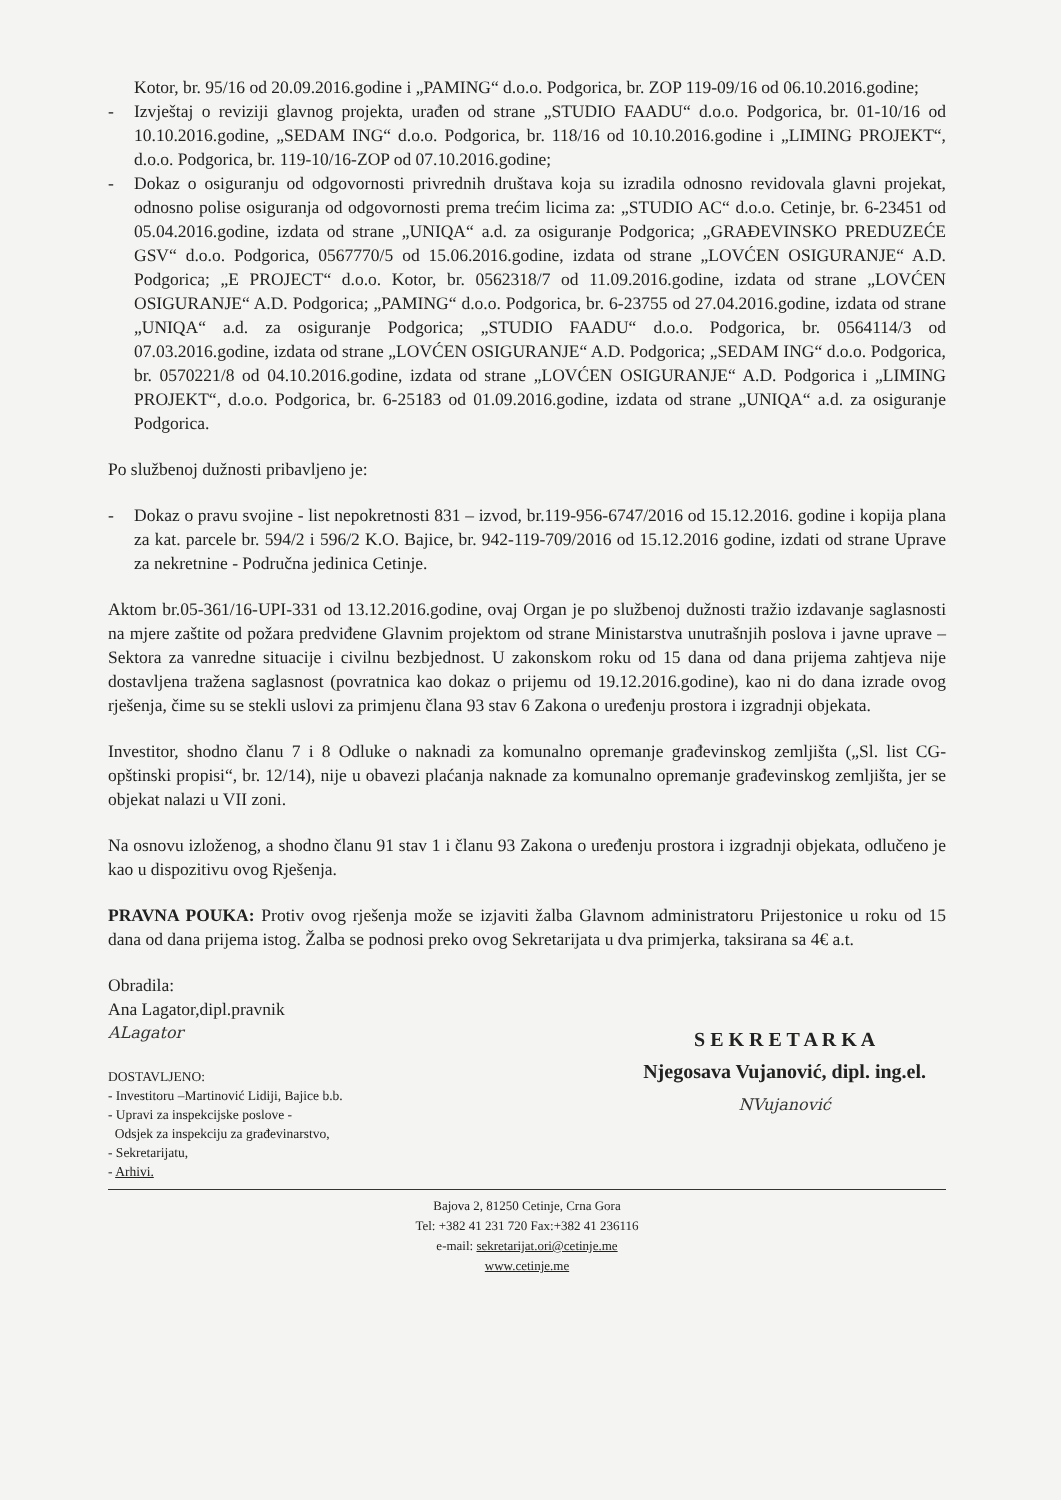Kotor, br. 95/16 od 20.09.2016.godine i „PAMING“ d.o.o. Podgorica, br. ZOP 119-09/16 od 06.10.2016.godine;
- Izvještaj o reviziji glavnog projekta, urađen od strane „STUDIO FAADU“ d.o.o. Podgorica, br. 01-10/16 od 10.10.2016.godine, „SEDAM ING“ d.o.o. Podgorica, br. 118/16 od 10.10.2016.godine i „LIMING PROJEKT“, d.o.o. Podgorica, br. 119-10/16-ZOP od 07.10.2016.godine;
- Dokaz o osiguranju od odgovornosti privrednih društava koja su izradila odnosno revidovala glavni projekat, odnosno polise osiguranja od odgovornosti prema trećim licima za: „STUDIO AC“ d.o.o. Cetinje, br. 6-23451 od 05.04.2016.godine, izdata od strane „UNIQA“ a.d. za osiguranje Podgorica; „GRAĐEVINSKO PREDUZEĆE GSV“ d.o.o. Podgorica, 0567770/5 od 15.06.2016.godine, izdata od strane „LOVĆEN OSIGURANJE“ A.D. Podgorica; „E PROJECT“ d.o.o. Kotor, br. 0562318/7 od 11.09.2016.godine, izdata od strane „LOVĆEN OSIGURANJE“ A.D. Podgorica; „PAMING“ d.o.o. Podgorica, br. 6-23755 od 27.04.2016.godine, izdata od strane „UNIQA“ a.d. za osiguranje Podgorica; „STUDIO FAADU“ d.o.o. Podgorica, br. 0564114/3 od 07.03.2016.godine, izdata od strane „LOVĆEN OSIGURANJE“ A.D. Podgorica; „SEDAM ING“ d.o.o. Podgorica, br. 0570221/8 od 04.10.2016.godine, izdata od strane „LOVĆEN OSIGURANJE“ A.D. Podgorica i „LIMING PROJEKT“, d.o.o. Podgorica, br. 6-25183 od 01.09.2016.godine, izdata od strane „UNIQA“ a.d. za osiguranje Podgorica.
Po službenoj dužnosti pribavljeno je:
- Dokaz o pravu svojine - list nepokretnosti 831 – izvod, br.119-956-6747/2016 od 15.12.2016. godine i kopija plana za kat. parcele br. 594/2 i 596/2 K.O. Bajice, br. 942-119-709/2016 od 15.12.2016 godine, izdati od strane Uprave za nekretnine - Područna jedinica Cetinje.
Aktom br.05-361/16-UPI-331 od 13.12.2016.godine, ovaj Organ je po službenoj dužnosti tražio izdavanje saglasnosti na mjere zaštite od požara predviđene Glavnim projektom od strane Ministarstva unutrašnjih poslova i javne uprave – Sektora za vanredne situacije i civilnu bezbjednost. U zakonskom roku od 15 dana od dana prijema zahtjeva nije dostavljena tražena saglasnost (povratnica kao dokaz o prijemu od 19.12.2016.godine), kao ni do dana izrade ovog rješenja, čime su se stekli uslovi za primjenu člana 93 stav 6 Zakona o uređenju prostora i izgradnji objekata.
Investitor, shodno članu 7 i 8 Odluke o naknadi za komunalno opremanje građevinskog zemljišta („Sl. list CG-opštinski propisi“, br. 12/14), nije u obavezi plaćanja naknade za komunalno opremanje građevinskog zemljišta, jer se objekat nalazi u VII zoni.
Na osnovu izloženog, a shodno članu 91 stav 1 i članu 93 Zakona o uređenju prostora i izgradnji objekata, odlučeno je kao u dispozitivu ovog Rješenja.
PRAVNA POUKA: Protiv ovog rješenja može se izjaviti žalba Glavnom administratoru Prijestonice u roku od 15 dana od dana prijema istog. Žalba se podnosi preko ovog Sekretarijata u dva primjerka, taksirana sa 4€ a.t.
Obradila:
Ana Lagator,dipl.pravnik
ALagator
DOSTAVLJENO:
- Investitoru –Martinović Lidiji, Bajice b.b.
- Upravi za inspekcijske poslove -
Odsjek za inspekciju za građevinarstvo,
- Sekretarijatu,
- Arhivi.
S E K R E T A R K A
Njegosava Vujanović, dipl. ing.el.
NVujanović
Bajova 2, 81250 Cetinje, Crna Gora
Tel: +382 41 231 720 Fax:+382 41 236116
e-mail: sekretarijat.ori@cetinje.me
www.cetinje.me